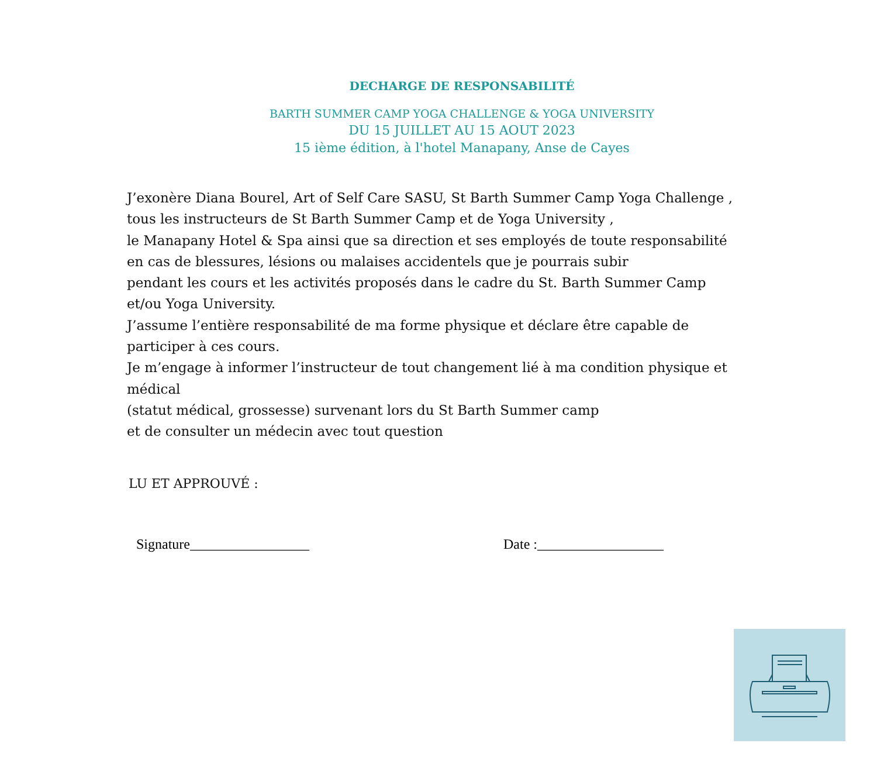DECHARGE DE RESPONSABILITÉ
BARTH SUMMER CAMP YOGA CHALLENGE & YOGA UNIVERSITY
DU 15 JUILLET AU 15 AOUT 2023
15 ième édition, à l'hotel Manapany, Anse de Cayes
J’exonère Diana Bourel, Art of Self Care SASU, St Barth Summer Camp Yoga Challenge ,
tous les instructeurs de St Barth Summer Camp et de Yoga University ,
le Manapany Hotel & Spa ainsi que sa direction et ses employés de toute responsabilité
en cas de blessures, lésions ou malaises accidentels que je pourrais subir
pendant les cours et les activités proposés dans le cadre du St. Barth Summer Camp
et/ou Yoga University.
J’assume l’entière responsabilité de ma forme physique et déclare être capable de
participer à ces cours.
Je m’engage à informer l’instructeur de tout changement lié à ma condition physique et
médical
(statut médical, grossesse) survenant lors du St Barth Summer camp
et de consulter un médecin avec tout question
LU ET APPROUVÉ :
Signature_________________ Date :__________________